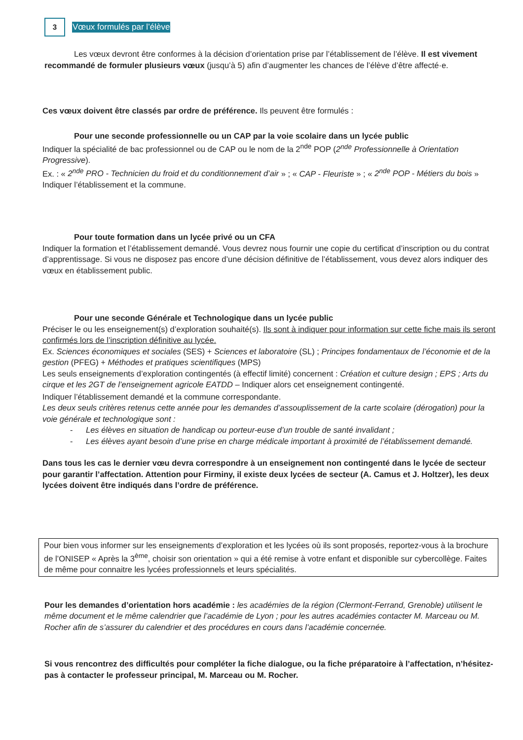3
Vœux formulés par l’élève
Les vœux devront être conformes à la décision d’orientation prise par l’établissement de l’élève. Il est vivement recommandé de formuler plusieurs vœux (jusqu’à 5) afin d’augmenter les chances de l’élève d’être affecté·e.
Ces vœux doivent être classés par ordre de préférence. Ils peuvent être formulés :
Pour une seconde professionnelle ou un CAP par la voie scolaire dans un lycée public
Indiquer la spécialité de bac professionnel ou de CAP ou le nom de la 2<sup>nde</sup> POP (2<sup>nde</sup> Professionnelle à Orientation Progressive).
Ex. : « 2<sup>nde</sup> PRO - Technicien du froid et du conditionnement d’air » ; « CAP - Fleuriste » ; « 2<sup>nde</sup> POP - Métiers du bois »
Indiquer l’établissement et la commune.
Pour toute formation dans un lycée privé ou un CFA
Indiquer la formation et l’établissement demandé. Vous devrez nous fournir une copie du certificat d’inscription ou du contrat d’apprentissage. Si vous ne disposez pas encore d’une décision définitive de l’établissement, vous devez alors indiquer des vœux en établissement public.
Pour une seconde Générale et Technologique dans un lycée public
Préciser le ou les enseignement(s) d’exploration souhaité(s). Ils sont à indiquer pour information sur cette fiche mais ils seront confirmés lors de l’inscription définitive au lycée.
Ex. Sciences économiques et sociales (SES) + Sciences et laboratoire (SL) ; Principes fondamentaux de l’économie et de la gestion (PFEG) + Méthodes et pratiques scientifiques (MPS)
Les seuls enseignements d’exploration contingentés (à effectif limité) concernent : Création et culture design ; EPS ; Arts du cirque et les 2GT de l’enseignement agricole EATDD – Indiquer alors cet enseignement contingenté.
Indiquer l’établissement demandé et la commune correspondante.
Les deux seuls critères retenus cette année pour les demandes d’assouplissement de la carte scolaire (dérogation) pour la voie générale et technologique sont :
- Les élèves en situation de handicap ou porteur-euse d’un trouble de santé invalidant ;
- Les élèves ayant besoin d’une prise en charge médicale important à proximité de l’établissement demandé.
Dans tous les cas le dernier vœu devra correspondre à un enseignement non contingenté dans le lycée de secteur pour garantir l’affectation. Attention pour Firminy, il existe deux lycées de secteur (A. Camus et J. Holtzer), les deux lycées doivent être indiqués dans l’ordre de préférence.
Pour bien vous informer sur les enseignements d’exploration et les lycées où ils sont proposés, reportez-vous à la brochure de l’ONISEP « Après la 3<sup>ème</sup>, choisir son orientation » qui a été remise à votre enfant et disponible sur cybercollège. Faites de même pour connaitre les lycées professionnels et leurs spécialités.
Pour les demandes d’orientation hors académie : les académies de la région (Clermont-Ferrand, Grenoble) utilisent le même document et le même calendrier que l’académie de Lyon ; pour les autres académies contacter M. Marceau ou M. Rocher afin de s’assurer du calendrier et des procédures en cours dans l’académie concernée.
Si vous rencontrez des difficultés pour compléter la fiche dialogue, ou la fiche préparatoire à l’affectation, n’hésitez-pas à contacter le professeur principal, M. Marceau ou M. Rocher.